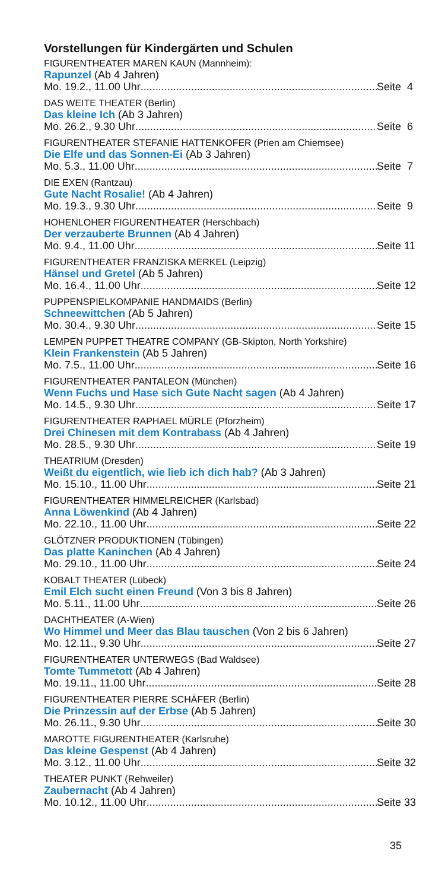Vorstellungen für Kindergärten und Schulen
FIGURENTHEATER MAREN KAUN (Mannheim):
Rapunzel (Ab 4 Jahren)
Mo. 19.2., 11.00 Uhr Seite 4
DAS WEITE THEATER (Berlin)
Das kleine Ich (Ab 3 Jahren)
Mo. 26.2., 9.30 Uhr Seite 6
FIGURENTHEATER STEFANIE HATTENKOFER (Prien am Chiemsee)
Die Elfe und das Sonnen-Ei (Ab 3 Jahren)
Mo. 5.3., 11.00 Uhr Seite 7
DIE EXEN (Rantzau)
Gute Nacht Rosalie! (Ab 4 Jahren)
Mo. 19.3., 9.30 Uhr Seite 9
HOHENLOHER FIGURENTHEATER (Herschbach)
Der verzauberte Brunnen (Ab 4 Jahren)
Mo. 9.4., 11.00 Uhr Seite 11
FIGURENTHEATER FRANZISKA MERKEL (Leipzig)
Hänsel und Gretel (Ab 5 Jahren)
Mo. 16.4., 11.00 Uhr Seite 12
PUPPENSPIELKOMPANIE HANDMAIDS (Berlin)
Schneewittchen (Ab 5 Jahren)
Mo. 30.4., 9.30 Uhr Seite 15
LEMPEN PUPPET THEATRE COMPANY (GB-Skipton, North Yorkshire)
Klein Frankenstein (Ab 5 Jahren)
Mo. 7.5., 11.00 Uhr Seite 16
FIGURENTHEATER PANTALEON (München)
Wenn Fuchs und Hase sich Gute Nacht sagen (Ab 4 Jahren)
Mo. 14.5., 9.30 Uhr Seite 17
FIGURENTHEATER RAPHAEL MÜRLE (Pforzheim)
Drei Chinesen mit dem Kontrabass (Ab 4 Jahren)
Mo. 28.5., 9.30 Uhr Seite 19
THEATRIUM (Dresden)
Weißt du eigentlich, wie lieb ich dich hab? (Ab 3 Jahren)
Mo. 15.10., 11.00 Uhr Seite 21
FIGURENTHEATER HIMMELREICHER (Karlsbad)
Anna Löwenkind (Ab 4 Jahren)
Mo. 22.10., 11.00 Uhr Seite 22
GLÖTZNER PRODUKTIONEN (Tübingen)
Das platte Kaninchen (Ab 4 Jahren)
Mo. 29.10., 11.00 Uhr Seite 24
KOBALT THEATER (Lübeck)
Emil Elch sucht einen Freund (Von 3 bis 8 Jahren)
Mo. 5.11., 11.00 Uhr Seite 26
DACHTHEATER (A-Wien)
Wo Himmel und Meer das Blau tauschen (Von 2 bis 6 Jahren)
Mo. 12.11., 9.30 Uhr Seite 27
FIGURENTHEATER UNTERWEGS (Bad Waldsee)
Tomte Tummetott (Ab 4 Jahren)
Mo. 19.11., 11.00 Uhr Seite 28
FIGURENTHEATER PIERRE SCHÄFER (Berlin)
Die Prinzessin auf der Erbse (Ab 5 Jahren)
Mo. 26.11., 9.30 Uhr Seite 30
MAROTTE FIGURENTHEATER (Karlsruhe)
Das kleine Gespenst (Ab 4 Jahren)
Mo. 3.12., 11.00 Uhr Seite 32
THEATER PUNKT (Rehweiler)
Zaubernacht (Ab 4 Jahren)
Mo. 10.12., 11.00 Uhr Seite 33
35